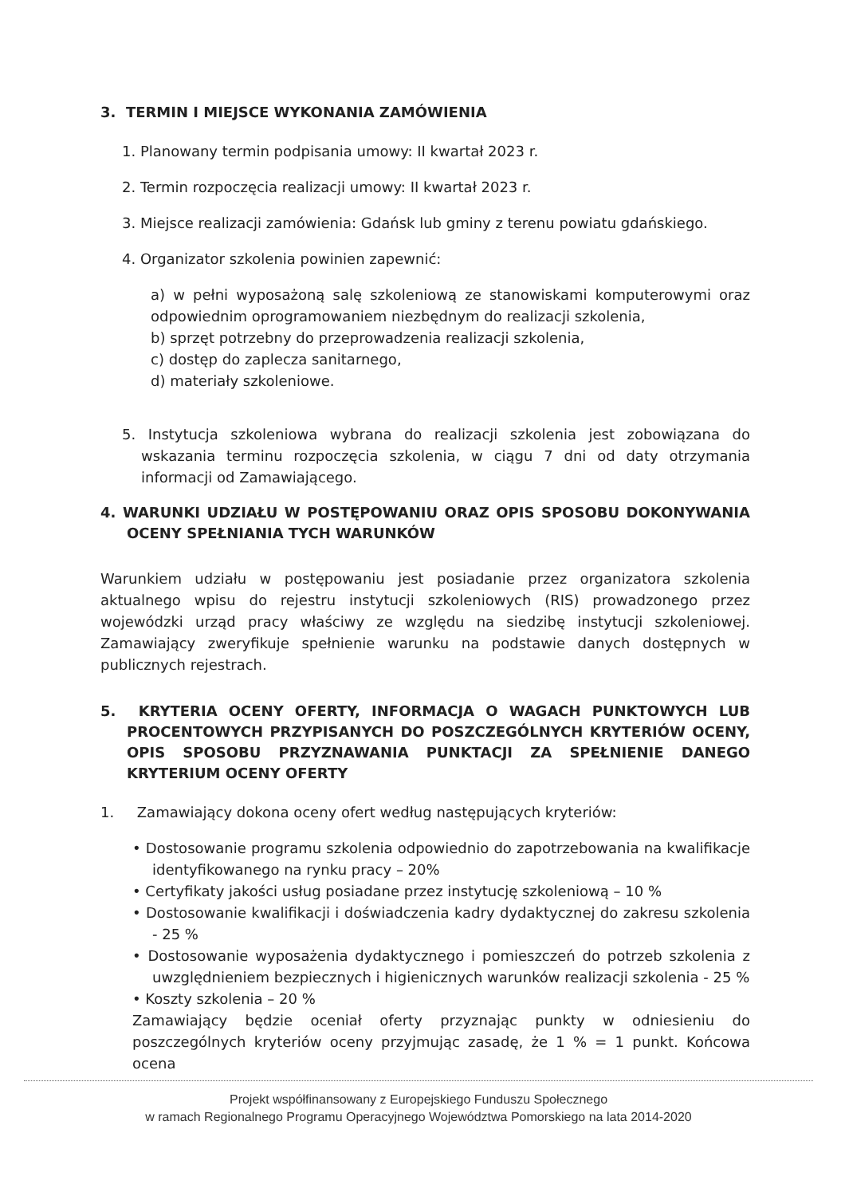3. TERMIN I MIEJSCE WYKONANIA ZAMÓWIENIA
1. Planowany termin podpisania umowy: II kwartał 2023 r.
2. Termin rozpoczęcia realizacji umowy: II kwartał 2023 r.
3. Miejsce realizacji zamówienia: Gdańsk lub gminy z terenu powiatu gdańskiego.
4. Organizator szkolenia powinien zapewnić:
a) w pełni wyposażoną salę szkoleniową ze stanowiskami komputerowymi oraz odpowiednim oprogramowaniem niezbędnym do realizacji szkolenia,
b) sprzęt potrzebny do przeprowadzenia realizacji szkolenia,
c) dostęp do zaplecza sanitarnego,
d) materiały szkoleniowe.
5. Instytucja szkoleniowa wybrana do realizacji szkolenia jest zobowiązana do wskazania terminu rozpoczęcia szkolenia, w ciągu 7 dni od daty otrzymania informacji od Zamawiającego.
4. WARUNKI UDZIAŁU W POSTĘPOWANIU ORAZ OPIS SPOSOBU DOKONYWANIA OCENY SPEŁNIANIA TYCH WARUNKÓW
Warunkiem udziału w postępowaniu jest posiadanie przez organizatora szkolenia aktualnego wpisu do rejestru instytucji szkoleniowych (RIS) prowadzonego przez wojewódzki urząd pracy właściwy ze względu na siedzibę instytucji szkoleniowej. Zamawiający zweryfikuje spełnienie warunku na podstawie danych dostępnych w publicznych rejestrach.
5. KRYTERIA OCENY OFERTY, INFORMACJA O WAGACH PUNKTOWYCH LUB PROCENTOWYCH PRZYPISANYCH DO POSZCZEGÓLNYCH KRYTERIÓW OCENY, OPIS SPOSOBU PRZYZNAWANIA PUNKTACJI ZA SPEŁNIENIE DANEGO KRYTERIUM OCENY OFERTY
1. Zamawiający dokona oceny ofert według następujących kryteriów:
• Dostosowanie programu szkolenia odpowiednio do zapotrzebowania na kwalifikacje identyfikowanego na rynku pracy – 20%
• Certyfikaty jakości usług posiadane przez instytucję szkoleniową – 10 %
• Dostosowanie kwalifikacji i doświadczenia kadry dydaktycznej do zakresu szkolenia - 25 %
• Dostosowanie wyposażenia dydaktycznego i pomieszczeń do potrzeb szkolenia z uwzględnieniem bezpiecznych i higienicznych warunków realizacji szkolenia - 25 %
• Koszty szkolenia – 20 %
Zamawiający będzie oceniał oferty przyznając punkty w odniesieniu do poszczególnych kryteriów oceny przyjmując zasadę, że 1 % = 1 punkt. Końcowa ocena
Projekt współfinansowany z Europejskiego Funduszu Społecznego
w ramach Regionalnego Programu Operacyjnego Województwa Pomorskiego na lata 2014-2020